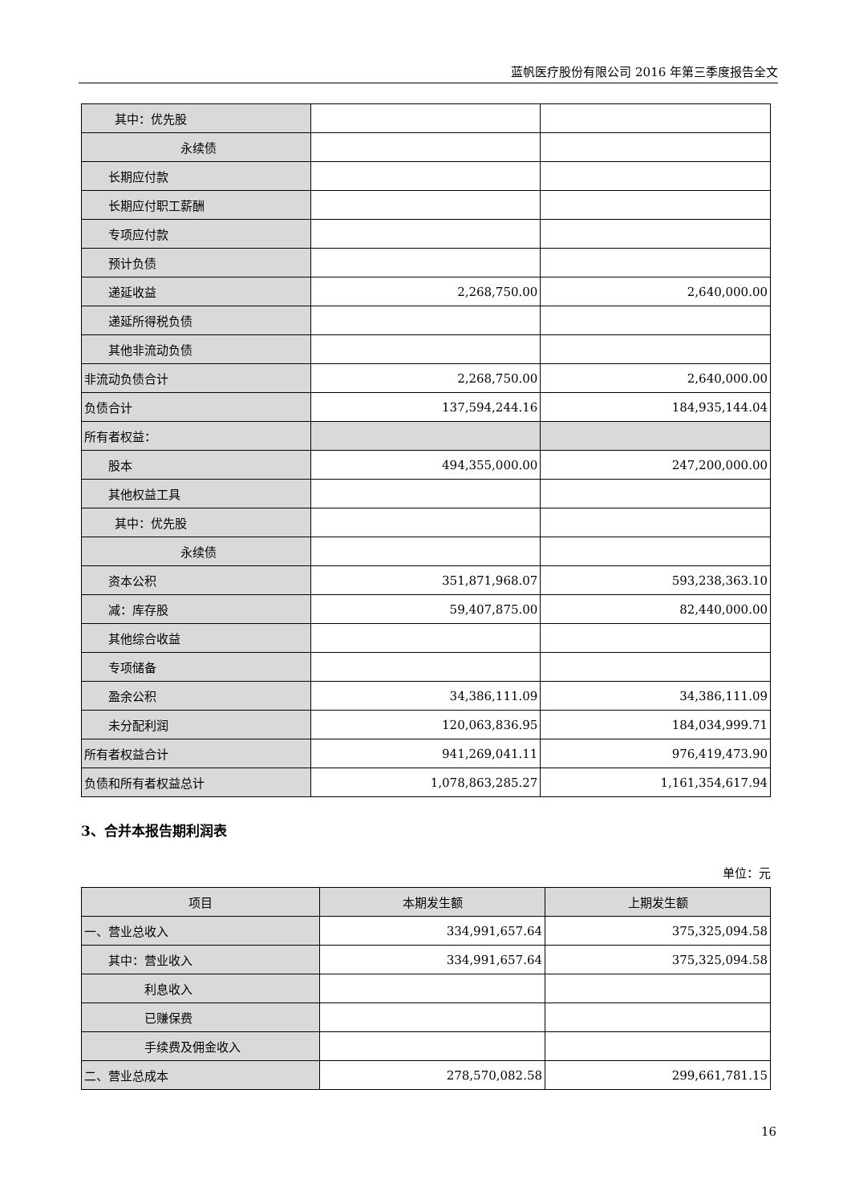蓝帆医疗股份有限公司 2016 年第三季度报告全文
| 其中：优先股 | | |
| 永续债 | | |
| 长期应付款 | | |
| 长期应付职工薪酬 | | |
| 专项应付款 | | |
| 预计负债 | | |
| 递延收益 | 2,268,750.00 | 2,640,000.00 |
| 递延所得税负债 | | |
| 其他非流动负债 | | |
| 非流动负债合计 | 2,268,750.00 | 2,640,000.00 |
| 负债合计 | 137,594,244.16 | 184,935,144.04 |
| 所有者权益： | | |
| 股本 | 494,355,000.00 | 247,200,000.00 |
| 其他权益工具 | | |
| 其中：优先股 | | |
| 永续债 | | |
| 资本公积 | 351,871,968.07 | 593,238,363.10 |
| 减：库存股 | 59,407,875.00 | 82,440,000.00 |
| 其他综合收益 | | |
| 专项储备 | | |
| 盈余公积 | 34,386,111.09 | 34,386,111.09 |
| 未分配利润 | 120,063,836.95 | 184,034,999.71 |
| 所有者权益合计 | 941,269,041.11 | 976,419,473.90 |
| 负债和所有者权益总计 | 1,078,863,285.27 | 1,161,354,617.94 |
3、合并本报告期利润表
单位：元
| 项目 | 本期发生额 | 上期发生额 |
| --- | --- | --- |
| 一、营业总收入 | 334,991,657.64 | 375,325,094.58 |
| 其中：营业收入 | 334,991,657.64 | 375,325,094.58 |
| 利息收入 | | |
| 已赚保费 | | |
| 手续费及佣金收入 | | |
| 二、营业总成本 | 278,570,082.58 | 299,661,781.15 |
16